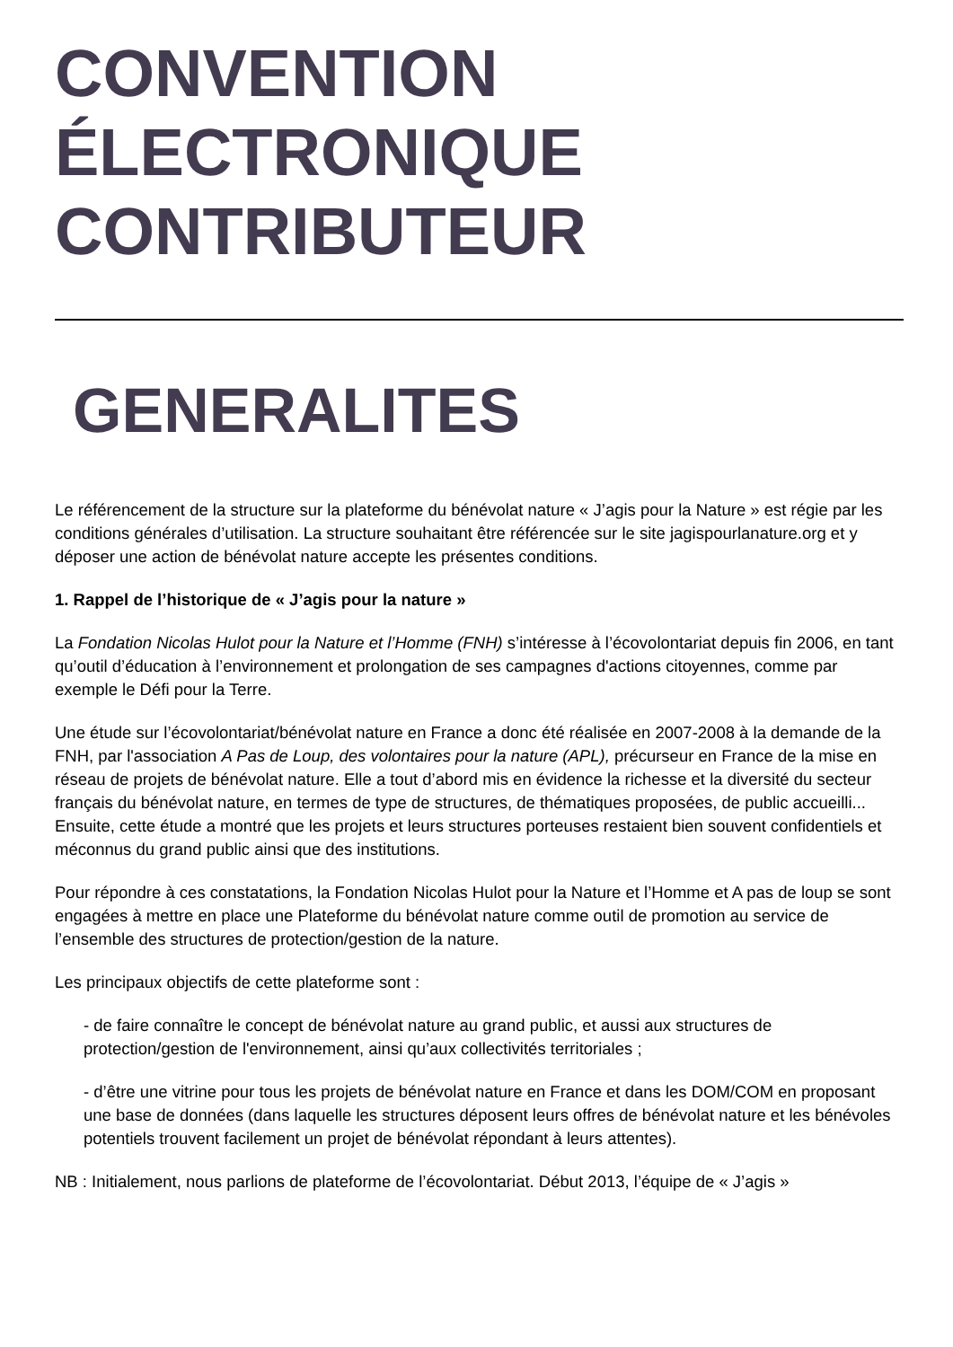CONVENTION
ÉLECTRONIQUE
CONTRIBUTEUR
GENERALITES
Le référencement de la structure sur la plateforme du bénévolat nature « J’agis pour la Nature » est régie par les conditions générales d’utilisation. La structure souhaitant être référencée sur le site jagispourlanature.org et y déposer une action de bénévolat nature accepte les présentes conditions.
1. Rappel de l’historique de « J’agis pour la nature »
La Fondation Nicolas Hulot pour la Nature et l’Homme (FNH) s’intéresse à l’écovolontariat depuis fin 2006, en tant qu’outil d’éducation à l’environnement et prolongation de ses campagnes d'actions citoyennes, comme par exemple le Défi pour la Terre.
Une étude sur l’écovolontariat/bénévolat nature en France a donc été réalisée en 2007-2008 à la demande de la FNH, par l'association A Pas de Loup, des volontaires pour la nature (APL), précurseur en France de la mise en réseau de projets de bénévolat nature. Elle a tout d’abord mis en évidence la richesse et la diversité du secteur français du bénévolat nature, en termes de type de structures, de thématiques proposées, de public accueilli... Ensuite, cette étude a montré que les projets et leurs structures porteuses restaient bien souvent confidentiels et méconnus du grand public ainsi que des institutions.
Pour répondre à ces constatations, la Fondation Nicolas Hulot pour la Nature et l’Homme et A pas de loup se sont engagées à mettre en place une Plateforme du bénévolat nature comme outil de promotion au service de l’ensemble des structures de protection/gestion de la nature.
Les principaux objectifs de cette plateforme sont :
- de faire connaître le concept de bénévolat nature au grand public, et aussi aux structures de protection/gestion de l'environnement, ainsi qu’aux collectivités territoriales ;
- d’être une vitrine pour tous les projets de bénévolat nature en France et dans les DOM/COM en proposant une base de données (dans laquelle les structures déposent leurs offres de bénévolat nature et les bénévoles potentiels trouvent facilement un projet de bénévolat répondant à leurs attentes).
NB : Initialement, nous parlions de plateforme de l’écovolontariat. Début 2013, l’équipe de « J’agis »